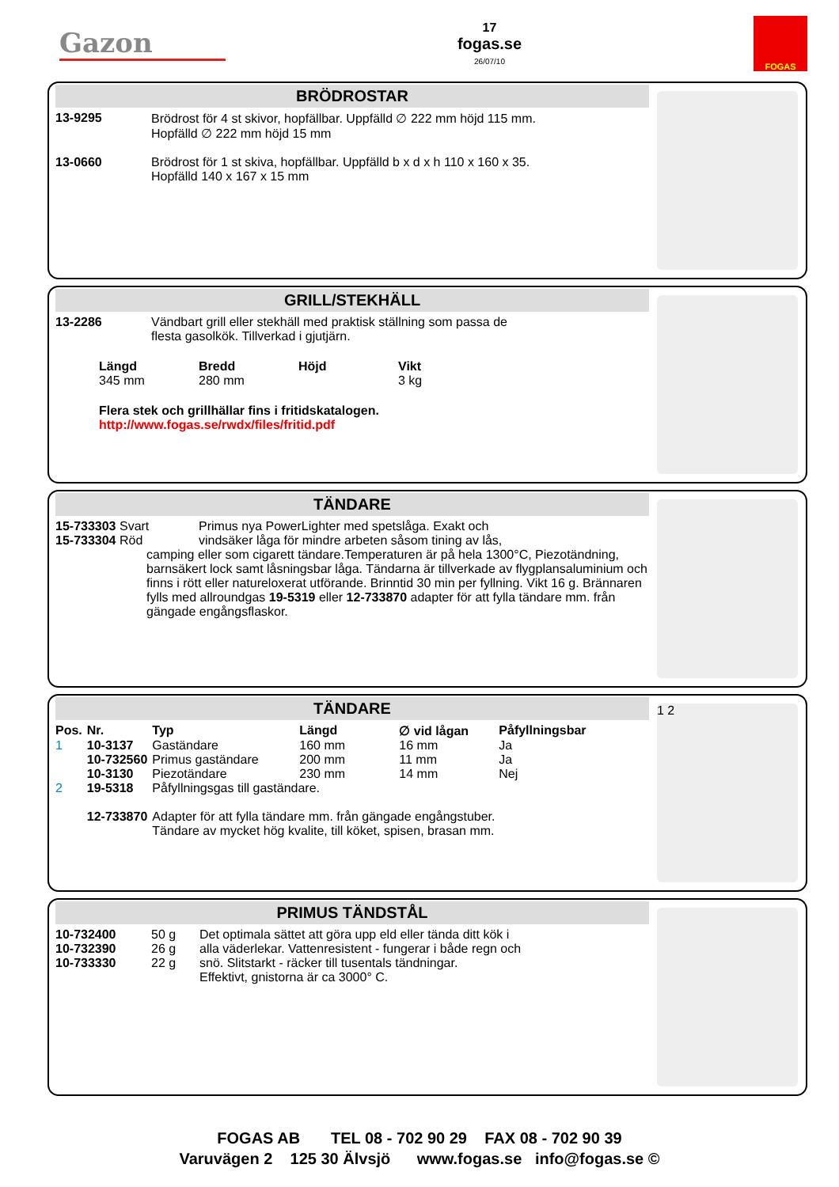Gazon
17
fogas.se
26/07/10
FOGAS
BRÖDROSTAR
| 13-9295 | Brödrost för 4 st skivor, hopfällbar. Uppfälld ∅ 222 mm höjd 115 mm. Hopfälld ∅ 222 mm höjd 15 mm |
| 13-0660 | Brödrost för 1 st skiva, hopfällbar. Uppfälld b x d x h 110 x 160 x 35. Hopfälld 140 x 167 x 15 mm |
GRILL/STEKHÄLL
| 13-2286 | Vändbart grill eller stekhäll med praktisk ställning som passa de flesta gasolkök. Tillverkad i gjutjärn. |
| Längd | Bredd | Höjd | Vikt |
| --- | --- | --- | --- |
| 345 mm | 280 mm | | 3 kg |
Flera stek och grillhällar fins i fritidskatalogen.
http://www.fogas.se/rwdx/files/fritid.pdf
TÄNDARE
| 15-733303 Svart 15-733304 Röd | Primus nya PowerLighter med spetslåga. Exakt och vindsäker låga för mindre arbeten såsom tining av lås, |
camping eller som cigarett tändare.Temperaturen är på hela 1300°C, Piezotändning, barnsäkert lock samt låsningsbar låga. Tändarna är tillverkade av flygplansaluminium och finns i rött eller natureloxerat utförande. Brinntid 30 min per fyllning. Vikt 16 g. Brännaren fylls med allroundgas 19-5319 eller 12-733870 adapter för att fylla tändare mm. från gängade engångsflaskor.
TÄNDARE
| Pos. | Nr. | Typ | Längd | ∅ vid lågan | Påfyllningsbar |
| --- | --- | --- | --- | --- | --- |
| 1 | 10-3137 | Gaständare | 160 mm | 16 mm | Ja |
| | 10-732560 | Primus gaständare | 200 mm | 11 mm | Ja |
| | 10-3130 | Piezotändare | 230 mm | 14 mm | Nej |
| 2 | 19-5318 | Påfyllningsgas till gaständare. | | | |
| | 12-733870 | Adapter för att fylla tändare mm. från gängade engångstuber. Tändare av mycket hög kvalite, till köket, spisen, brasan mm. | | | |
1 2
PRIMUS TÄNDSTÅL
| 10-732400 10-732390 10-733330 | 50 g 26 g 22 g | Det optimala sättet att göra upp eld eller tända ditt kök i alla väderlekar. Vattenresistent - fungerar i både regn och snö. Slitstarkt - räcker till tusentals tändningar. Effektivt, gnistorna är ca 3000° C. |
FOGAS AB TEL 08 - 702 90 29 FAX 08 - 702 90 39
Varuvägen 2 125 30 Älvsjö www.fogas.se info@fogas.se ©